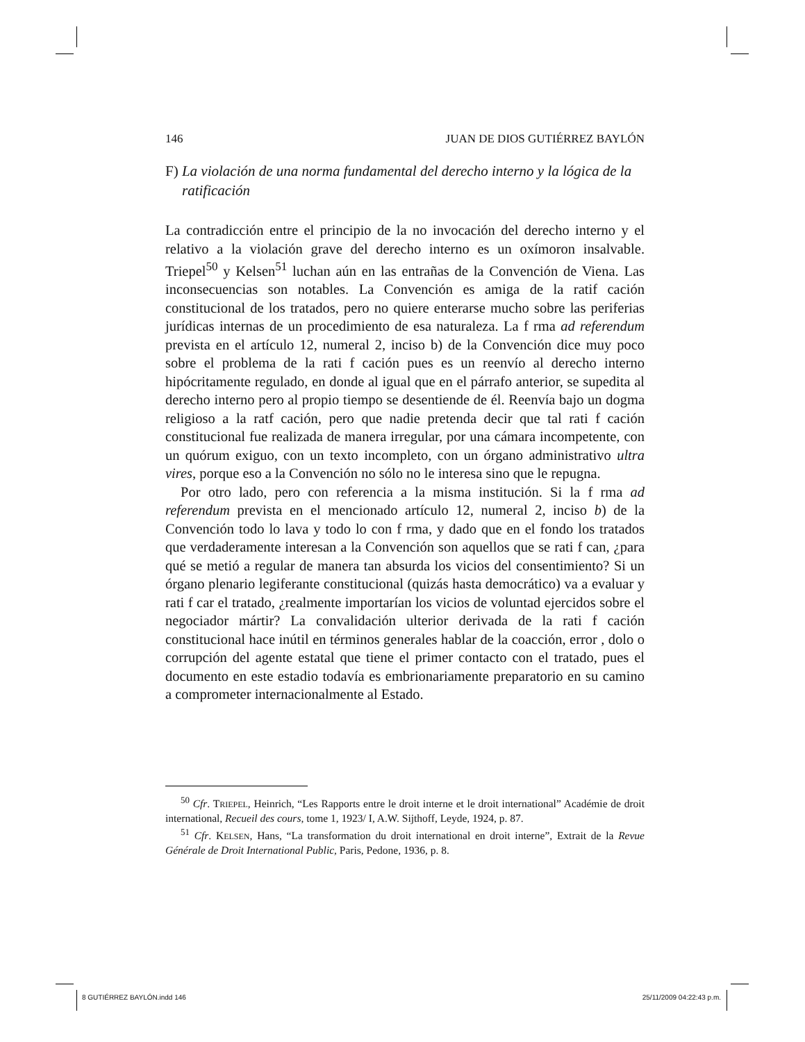146 JUAN DE DIOS GUTIÉRREZ BAYLÓN
F) La violación de una norma fundamental del derecho interno y la lógica de la ratificación
La contradicción entre el principio de la no invocación del derecho interno y el relativo a la violación grave del derecho interno es un oxímoron insalvable. Triepel<sup>50</sup> y Kelsen<sup>51</sup> luchan aún en las entrañas de la Convención de Viena. Las inconsecuencias son notables. La Convención es amiga de la ratif cación constitucional de los tratados, pero no quiere enterarse mucho sobre las periferias jurídicas internas de un procedimiento de esa naturaleza. La f rma ad referendum prevista en el artículo 12, numeral 2, inciso b) de la Convención dice muy poco sobre el problema de la rati f cación pues es un reenvío al derecho interno hipócritamente regulado, en donde al igual que en el párrafo anterior, se supedita al derecho interno pero al propio tiempo se desentiende de él. Reenvía bajo un dogma religioso a la ratf cación, pero que nadie pretenda decir que tal rati f cación constitucional fue realizada de manera irregular, por una cámara incompetente, con un quórum exiguo, con un texto incompleto, con un órgano administrativo ultra vires, porque eso a la Convención no sólo no le interesa sino que le repugna.
Por otro lado, pero con referencia a la misma institución. Si la f rma ad referendum prevista en el mencionado artículo 12, numeral 2, inciso b) de la Convención todo lo lava y todo lo con f rma, y dado que en el fondo los tratados que verdaderamente interesan a la Convención son aquellos que se rati f can, ¿para qué se metió a regular de manera tan absurda los vicios del consentimiento? Si un órgano plenario legiferante constitucional (quizás hasta democrático) va a evaluar y rati f car el tratado, ¿realmente importarían los vicios de voluntad ejercidos sobre el negociador mártir? La convalidación ulterior derivada de la rati f cación constitucional hace inútil en términos generales hablar de la coacción, error , dolo o corrupción del agente estatal que tiene el primer contacto con el tratado, pues el documento en este estadio todavía es embrionariamente preparatorio en su camino a comprometer internacionalmente al Estado.
<sup>50</sup> Cfr. TRIEPEL, Heinrich, “Les Rapports entre le droit interne et le droit international” Académie de droit international, Recueil des cours, tome 1, 1923/ I, A.W. Sijthoff, Leyde, 1924, p. 87.
<sup>51</sup> Cfr. KELSEN, Hans, “La transformation du droit international en droit interne”, Extrait de la Revue Générale de Droit International Public, Paris, Pedone, 1936, p. 8.
8 GUTIÉRREZ BAYLÓN.indd 146 25/11/2009 04:22:43 p.m.